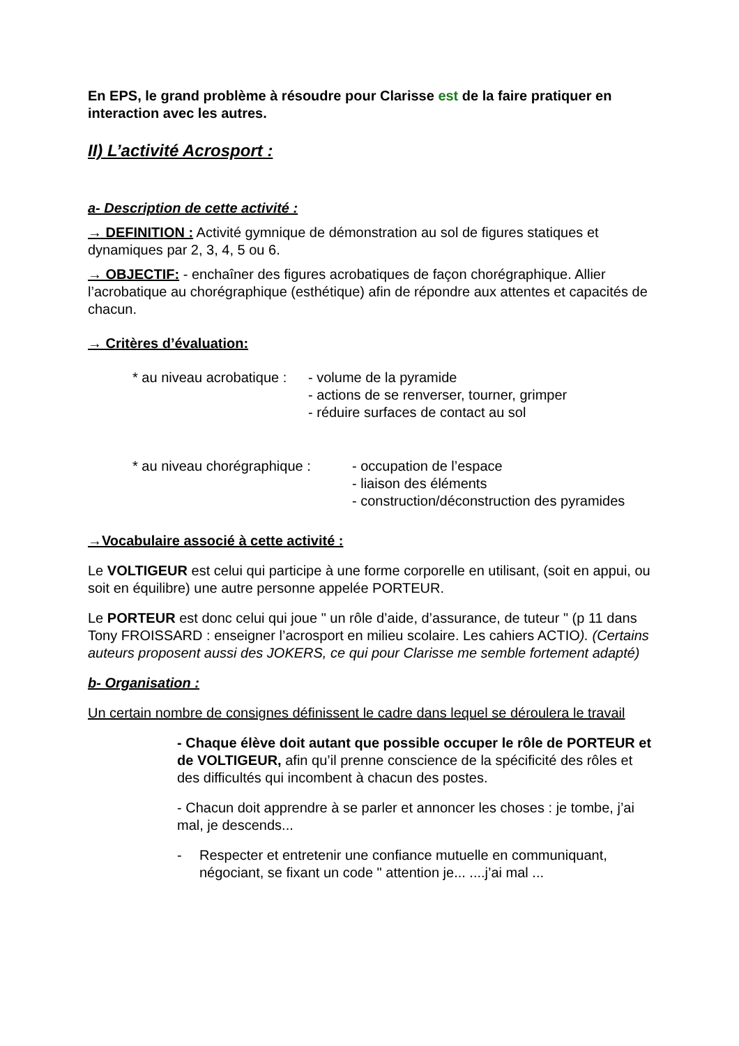En EPS, le grand problème à résoudre pour Clarisse est de la faire pratiquer en interaction avec les autres.
II) L’activité Acrosport :
a- Description de cette activité :
→ DEFINITION : Activité gymnique de démonstration au sol de figures statiques et dynamiques par 2, 3, 4, 5 ou 6.
→ OBJECTIF: - enchaîner des figures acrobatiques de façon chorégraphique. Allier l’acrobatique au chorégraphique (esthétique) afin de répondre aux attentes et capacités de chacun.
→ Critères d’évaluation:
* au niveau acrobatique :
- volume de la pyramide
- actions de se renverser, tourner, grimper
- réduire surfaces de contact au sol
* au niveau chorégraphique :
- occupation de l’espace
- liaison des éléments
- construction/déconstruction des pyramides
→Vocabulaire associé à cette activité :
Le VOLTIGEUR est celui qui participe à une forme corporelle en utilisant, (soit en appui, ou soit en équilibre) une autre personne appelée PORTEUR.
Le PORTEUR est donc celui qui joue " un rôle d’aide, d’assurance, de tuteur " (p 11 dans Tony FROISSARD : enseigner l’acrosport en milieu scolaire. Les cahiers ACTIO). (Certains auteurs proposent aussi des JOKERS, ce qui pour Clarisse me semble fortement adapté)
b- Organisation :
Un certain nombre de consignes définissent le cadre dans lequel se déroulera le travail
- Chaque élève doit autant que possible occuper le rôle de PORTEUR et de VOLTIGEUR, afin qu’il prenne conscience de la spécificité des rôles et des difficultés qui incombent à chacun des postes.
- Chacun doit apprendre à se parler et annoncer les choses : je tombe, j’ai mal, je descends...
- Respecter et entretenir une confiance mutuelle en communiquant, négociant, se fixant un code " attention je... ....j’ai mal ...